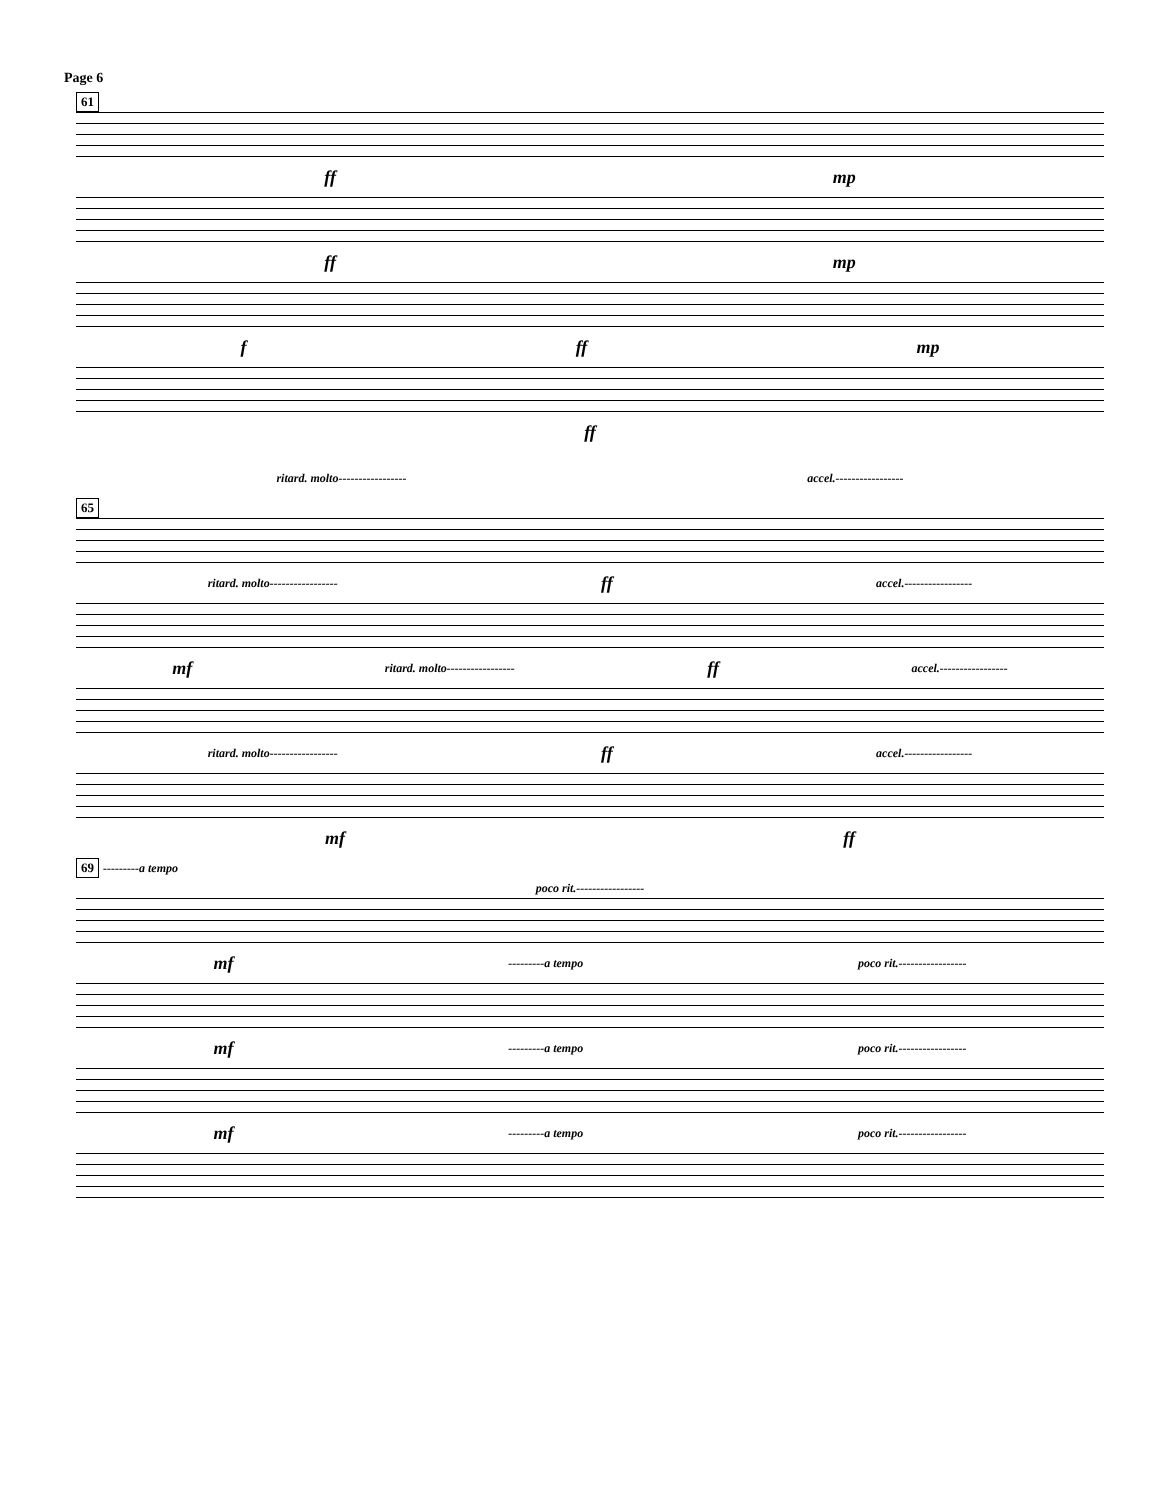Page 6
61
ff mp
ff mp
fff mp
ff
ritard. molto----------------- accel.-----------------
65
ritard. molto----------------- ff accel.-----------------
mf ritard. molto----------------- ff accel.-----------------
ritard. molto----------------- ff accel.-----------------
mf ff
69 ---------a tempo
poco rit.-----------------
mf ---------a tempo poco rit.-----------------
mf ---------a tempo poco rit.-----------------
mf ---------a tempo poco rit.-----------------